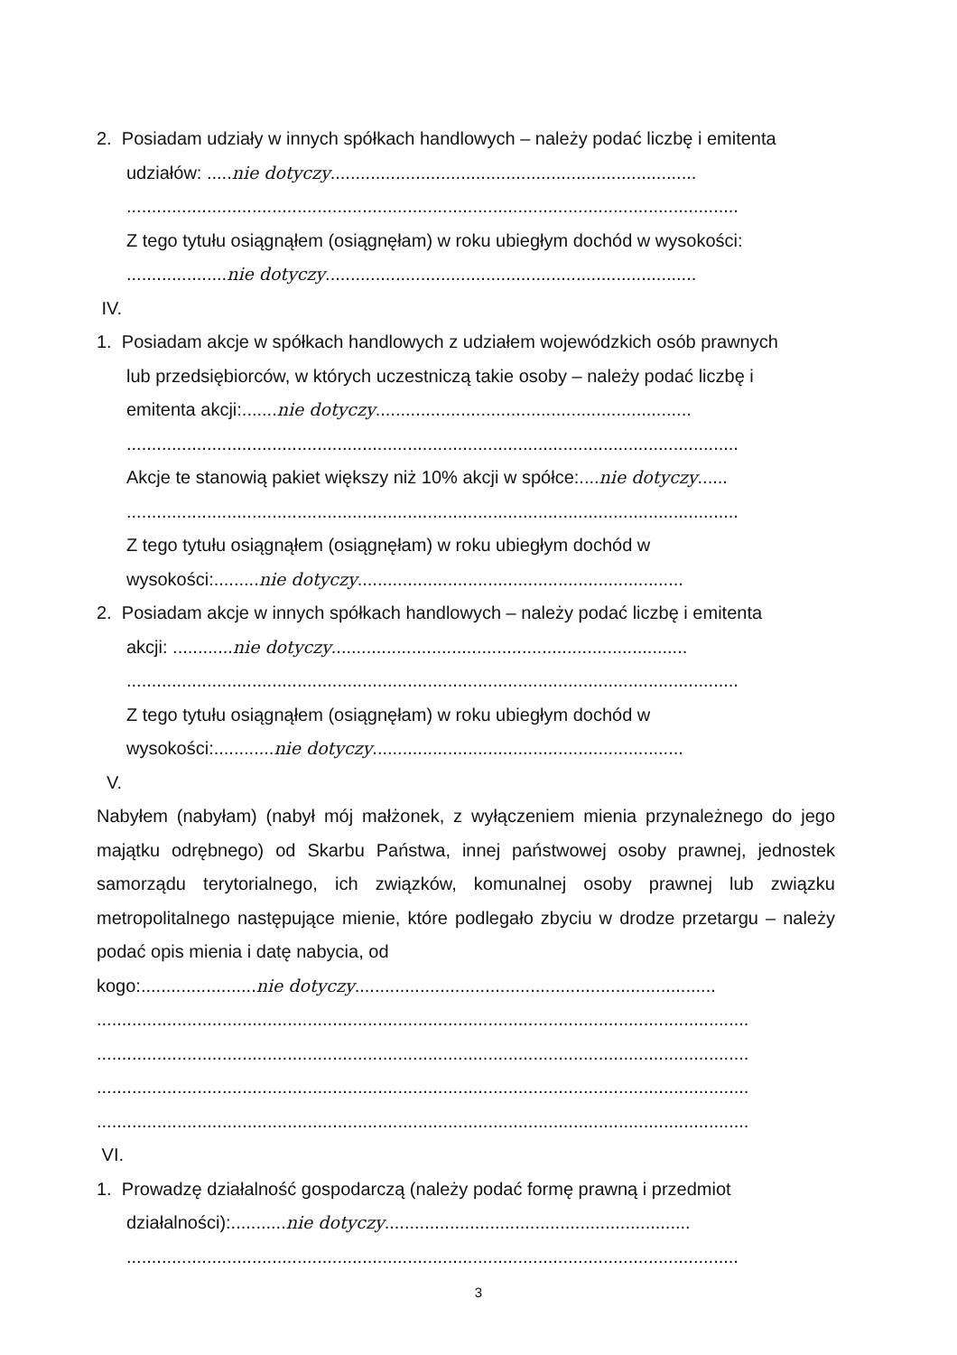2. Posiadam udziały w innych spółkach handlowych – należy podać liczbę i emitenta
udziałów: .....nie dotyczy.........................................................................
..........................................................................................................................
Z tego tytułu osiągnąłem (osiągnęłam) w roku ubiegłym dochód w wysokości:
....................nie dotyczy..........................................................................
IV.
1. Posiadam akcje w spółkach handlowych z udziałem wojewódzkich osób prawnych
lub przedsiębiorców, w których uczestniczą takie osoby – należy podać liczbę i
emitenta akcji:.......nie dotyczy...............................................................
..........................................................................................................................
Akcje te stanowią pakiet większy niż 10% akcji w spółce:....nie dotyczy......
..........................................................................................................................
Z tego tytułu osiągnąłem (osiągnęłam) w roku ubiegłym dochód w
wysokości:.........nie dotyczy.................................................................
2. Posiadam akcje w innych spółkach handlowych – należy podać liczbę i emitenta
akcji: ............nie dotyczy.......................................................................
..........................................................................................................................
Z tego tytułu osiągnąłem (osiągnęłam) w roku ubiegłym dochód w
wysokości:............nie dotyczy..............................................................
V.
Nabyłem (nabyłam) (nabył mój małżonek, z wyłączeniem mienia przynależnego do jego majątku odrębnego) od Skarbu Państwa, innej państwowej osoby prawnej, jednostek samorządu terytorialnego, ich związków, komunalnej osoby prawnej lub związku metropolitalnego następujące mienie, które podlegało zbyciu w drodze przetargu – należy podać opis mienia i datę nabycia, od
kogo:.......................nie dotyczy........................................................................
..................................................................................................................................
..................................................................................................................................
..................................................................................................................................
..................................................................................................................................
VI.
1. Prowadzę działalność gospodarczą (należy podać formę prawną i przedmiot
działalności):...........nie dotyczy.............................................................
..........................................................................................................................
3